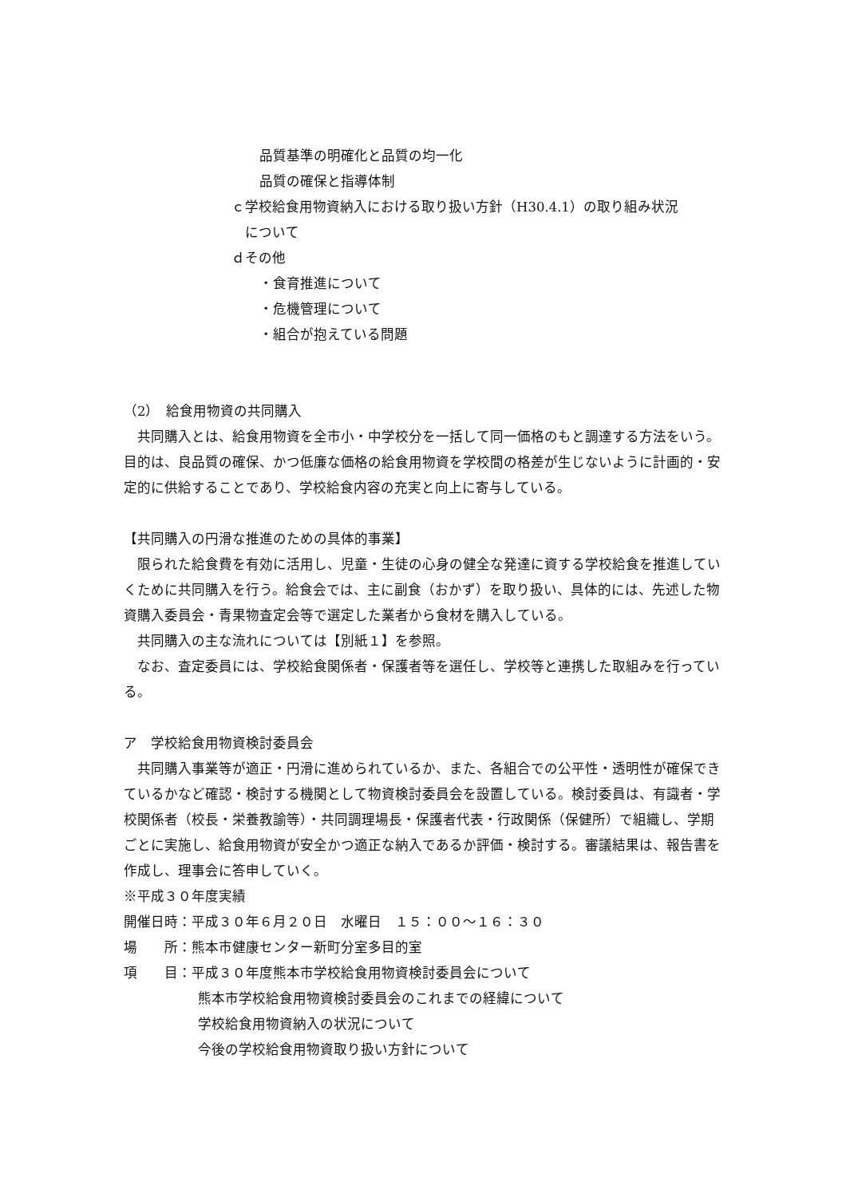品質基準の明確化と品質の均一化
品質の確保と指導体制
ｃ学校給食用物資納入における取り扱い方針（H30.4.1）の取り組み状況
　について
ｄその他
・食育推進について
・危機管理について
・組合が抱えている問題
（2）　給食用物資の共同購入
共同購入とは、給食用物資を全市小・中学校分を一括して同一価格のもと調達する方法をいう。目的は、良品質の確保、かつ低廉な価格の給食用物資を学校間の格差が生じないように計画的・安定的に供給することであり、学校給食内容の充実と向上に寄与している。
【共同購入の円滑な推進のための具体的事業】
限られた給食費を有効に活用し、児童・生徒の心身の健全な発達に資する学校給食を推進していくために共同購入を行う。給食会では、主に副食（おかず）を取り扱い、具体的には、先述した物資購入委員会・青果物査定会等で選定した業者から食材を購入している。
共同購入の主な流れについては【別紙１】を参照。
なお、査定委員には、学校給食関係者・保護者等を選任し、学校等と連携した取組みを行っている。
ア　学校給食用物資検討委員会
共同購入事業等が適正・円滑に進められているか、また、各組合での公平性・透明性が確保できているかなど確認・検討する機関として物資検討委員会を設置している。検討委員は、有識者・学校関係者（校長・栄養教諭等）・共同調理場長・保護者代表・行政関係（保健所）で組織し、学期ごとに実施し、給食用物資が安全かつ適正な納入であるか評価・検討する。審議結果は、報告書を作成し、理事会に答申していく。
※平成３０年度実績
開催日時：平成３０年６月２０日　水曜日　１５：００～１６：３０
場　　所：熊本市健康センター新町分室多目的室
項　　目：平成３０年度熊本市学校給食用物資検討委員会について
熊本市学校給食用物資検討委員会のこれまでの経緯について
学校給食用物資納入の状況について
今後の学校給食用物資取り扱い方針について